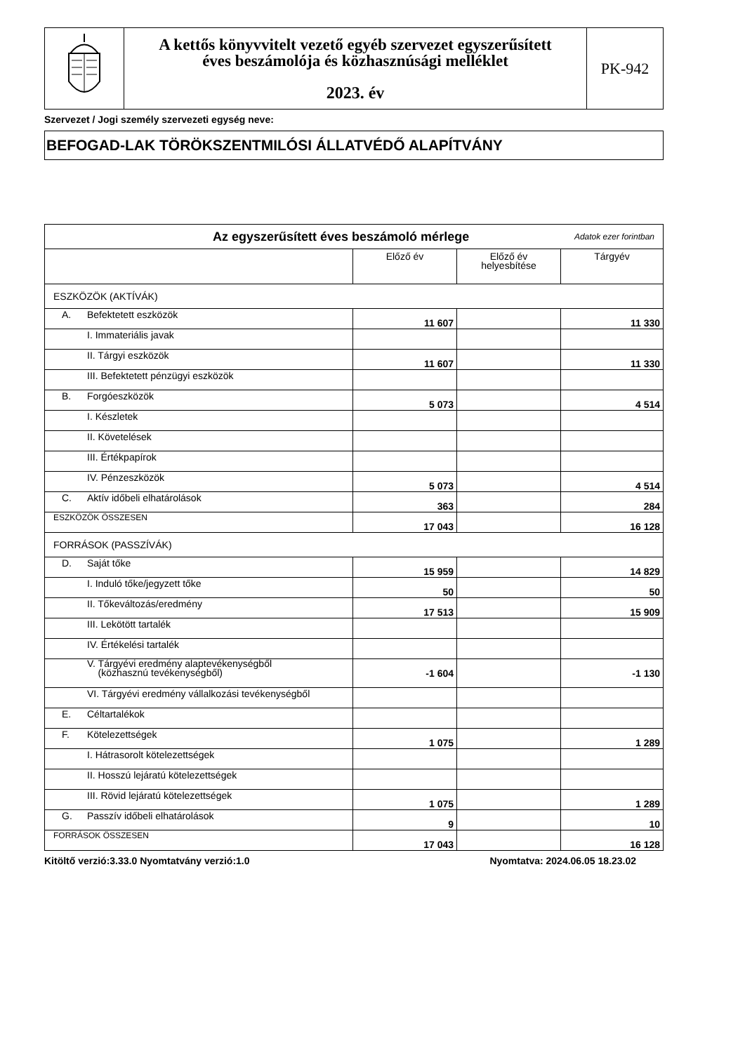| | A kettős könyvvitelt vezető egyéb szervezet egyszerűsített éves beszámolója és közhasznúsági melléklet 2023. év | PK-942 |
Szervezet / Jogi személy szervezeti egység neve:
BEFOGAD-LAK TÖRÖKSZENTMILÓSI ÁLLATVÉDŐ ALAPÍTVÁNY
| Az egyszerűsített éves beszámoló mérlege Adatok ezer forintban | | | |
| | Előző év | Előző év helyesbítése | Tárgyév |
| ESZKÖZÖK (AKTÍVÁK) | | | |
| A. Befektetett eszközök | 11 607 | | 11 330 |
| I. Immateriális javak | | | |
| II. Tárgyi eszközök | 11 607 | | 11 330 |
| III. Befektetett pénzügyi eszközök | | | |
| B. Forgóeszközök | 5 073 | | 4 514 |
| I. Készletek | | | |
| II. Követelések | | | |
| III. Értékpapírok | | | |
| IV. Pénzeszközök | 5 073 | | 4 514 |
| C. Aktív időbeli elhatárolások | 363 | | 284 |
| ESZKÖZÖK ÖSSZESEN | 17 043 | | 16 128 |
| FORRÁSOK (PASSZÍVÁK) | | | |
| D. Saját tőke | 15 959 | | 14 829 |
| I. Induló tőke/jegyzett tőke | 50 | | 50 |
| II. Tőkeváltozás/eredmény | 17 513 | | 15 909 |
| III. Lekötött tartalék | | | |
| IV. Értékelési tartalék | | | |
| V. Tárgyévi eredmény alaptevékenységből (közhasznú tevékenységből) | -1 604 | | -1 130 |
| VI. Tárgyévi eredmény vállalkozási tevékenységből | | | |
| E. Céltartalékok | | | |
| F. Kötelezettségek | 1 075 | | 1 289 |
| I. Hátrasorolt kötelezettségek | | | |
| II. Hosszú lejáratú kötelezettségek | | | |
| III. Rövid lejáratú kötelezettségek | 1 075 | | 1 289 |
| G. Passzív időbeli elhatárolások | 9 | | 10 |
| FORRÁSOK ÖSSZESEN | 17 043 | | 16 128 |
Kitöltő verzió:3.33.0 Nyomtatvány verzió:1.0 Nyomtatva: 2024.06.05 18.23.02